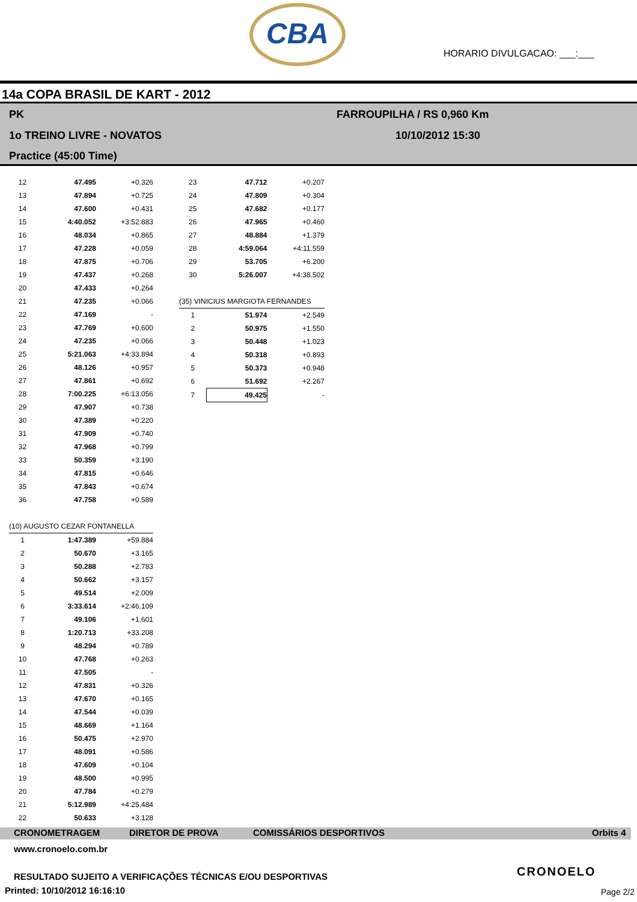CBA
HORARIO DIVULGACAO: ___:___
14a COPA BRASIL DE KART - 2012
PK
1o TREINO LIVRE - NOVATOS
Practice (45:00 Time)
FARROUPILHA / RS 0,960 Km
10/10/2012 15:30
| 12 | 47.495 | +0.326 |
| 13 | 47.894 | +0.725 |
| 14 | 47.600 | +0.431 |
| 15 | 4:40.052 | +3:52.883 |
| 16 | 48.034 | +0.865 |
| 17 | 47.228 | +0.059 |
| 18 | 47.875 | +0.706 |
| 19 | 47.437 | +0.268 |
| 20 | 47.433 | +0.264 |
| 21 | 47.235 | +0.066 |
| 22 | 47.169 | - |
| 23 | 47.769 | +0.600 |
| 24 | 47.235 | +0.066 |
| 25 | 5:21.063 | +4:33.894 |
| 26 | 48.126 | +0.957 |
| 27 | 47.861 | +0.692 |
| 28 | 7:00.225 | +6:13.056 |
| 29 | 47.907 | +0.738 |
| 30 | 47.389 | +0.220 |
| 31 | 47.909 | +0.740 |
| 32 | 47.968 | +0.799 |
| 33 | 50.359 | +3.190 |
| 34 | 47.815 | +0.646 |
| 35 | 47.843 | +0.674 |
| 36 | 47.758 | +0.589 |
| (10) AUGUSTO CEZAR FONTANELLA | | |
| 1 | 1:47.389 | +59.884 |
| 2 | 50.670 | +3.165 |
| 3 | 50.288 | +2.783 |
| 4 | 50.662 | +3.157 |
| 5 | 49.514 | +2.009 |
| 6 | 3:33.614 | +2:46.109 |
| 7 | 49.106 | +1.601 |
| 8 | 1:20.713 | +33.208 |
| 9 | 48.294 | +0.789 |
| 10 | 47.768 | +0.263 |
| 11 | 47.505 | - |
| 12 | 47.831 | +0.326 |
| 13 | 47.670 | +0.165 |
| 14 | 47.544 | +0.039 |
| 15 | 48.669 | +1.164 |
| 16 | 50.475 | +2.970 |
| 17 | 48.091 | +0.586 |
| 18 | 47.609 | +0.104 |
| 19 | 48.500 | +0.995 |
| 20 | 47.784 | +0.279 |
| 21 | 5:12.989 | +4:25.484 |
| 22 | 50.633 | +3.128 |
| 23 | 47.712 | +0.207 |
| 24 | 47.809 | +0.304 |
| 25 | 47.682 | +0.177 |
| 26 | 47.965 | +0.460 |
| 27 | 48.884 | +1.379 |
| 28 | 4:59.064 | +4:11.559 |
| 29 | 53.705 | +6.200 |
| 30 | 5:26.007 | +4:38.502 |
| (35) VINICIUS MARGIOTA FERNANDES | | |
| 1 | 51.974 | +2.549 |
| 2 | 50.975 | +1.550 |
| 3 | 50.448 | +1.023 |
| 4 | 50.318 | +0.893 |
| 5 | 50.373 | +0.948 |
| 6 | 51.692 | +2.267 |
| 7 | 49.425 | - |
CRONOMETRAGEM DIRETOR DE PROVA COMISSÁRIOS DESPORTIVOS Orbits 4
www.cronoelo.com.br
RESULTADO SUJEITO A VERIFICAÇÕES TÉCNICAS E/OU DESPORTIVAS
Printed: 10/10/2012 16:16:10
CRONOELO
Page 2/2